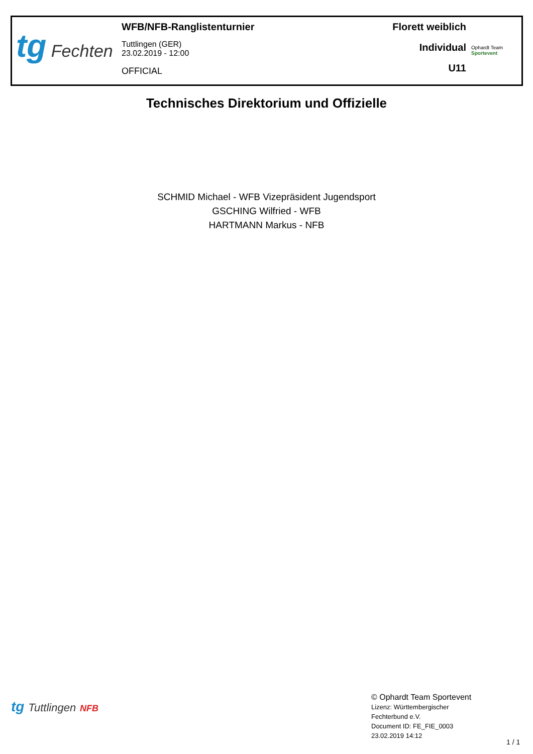tg Fechten
WFB/NFB-Ranglistenturnier
Tuttlingen (GER)
23.02.2019 - 12:00
OFFICIAL
Florett weiblich
Individual
U11
Ophardt Team
Sportevent
Technisches Direktorium und Offizielle
SCHMID Michael - WFB Vizepräsident Jugendsport
GSCHING Wilfried - WFB
HARTMANN Markus - NFB
tg Tuttlingen NFB
© Ophardt Team Sportevent
Lizenz: Württembergischer
Fechterbund e.V.
Document ID: FE_FIE_0003
23.02.2019 14:12
1 / 1